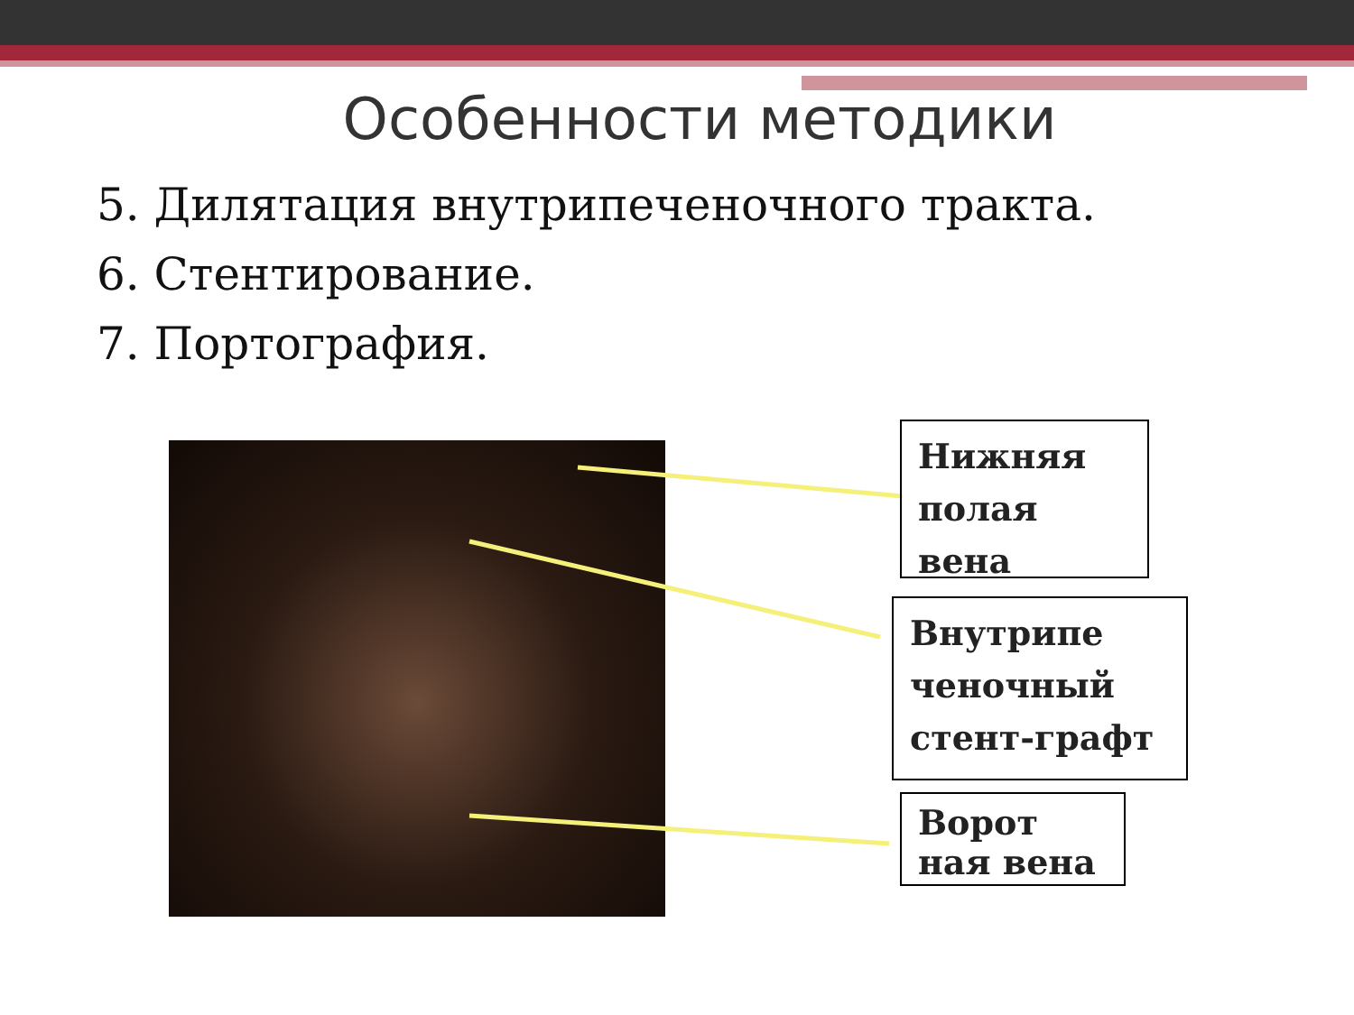Особенности методики
5. Дилятация внутрипеченочного тракта.
6. Стентирование.
7. Портография.
Нижняя
полая вена
Внутрипе
ченочный
стент-графт
Ворот
ная вена